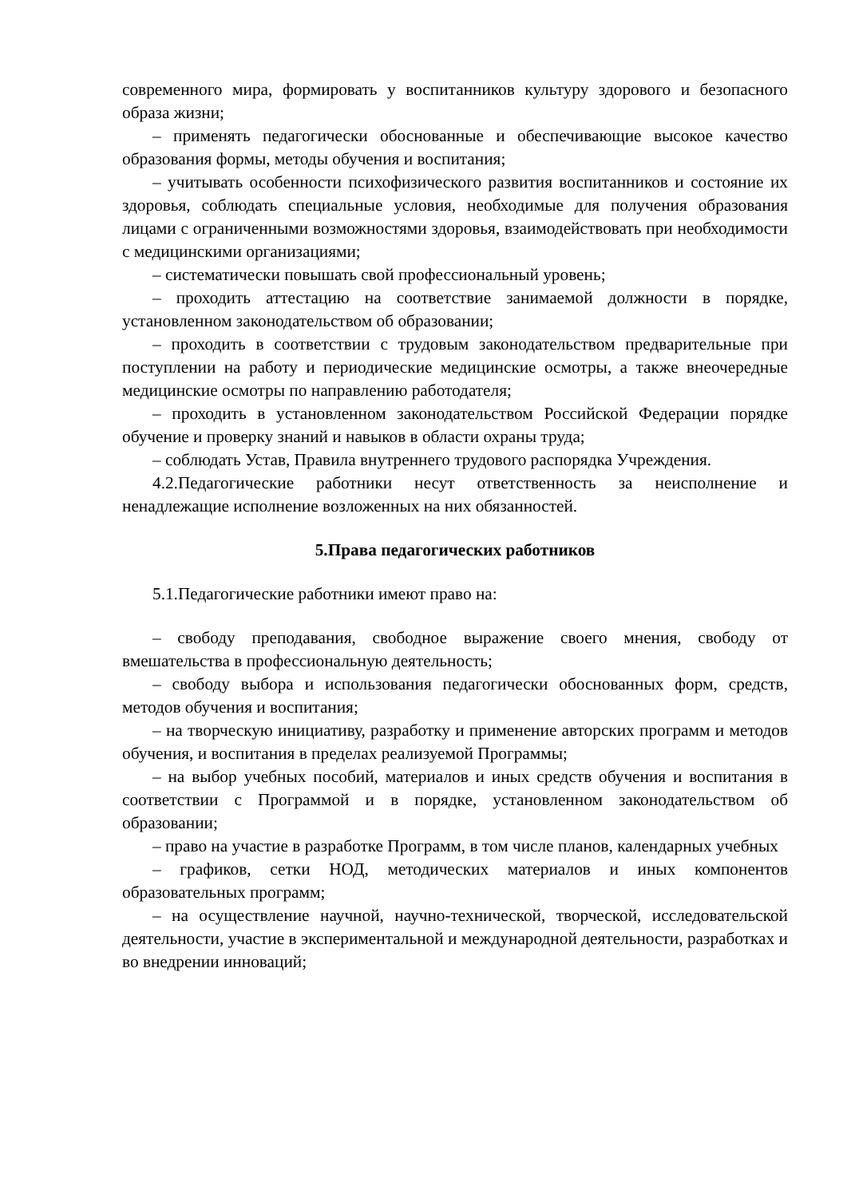современного мира, формировать у воспитанников культуру здорового и безопасного образа жизни;
– применять педагогически обоснованные и обеспечивающие высокое качество образования формы, методы обучения и воспитания;
– учитывать особенности психофизического развития воспитанников и состояние их здоровья, соблюдать специальные условия, необходимые для получения образования лицами с ограниченными возможностями здоровья, взаимодействовать при необходимости с медицинскими организациями;
– систематически повышать свой профессиональный уровень;
– проходить аттестацию на соответствие занимаемой должности в порядке, установленном законодательством об образовании;
– проходить в соответствии с трудовым законодательством предварительные при поступлении на работу и периодические медицинские осмотры, а также внеочередные медицинские осмотры по направлению работодателя;
– проходить в установленном законодательством Российской Федерации порядке обучение и проверку знаний и навыков в области охраны труда;
– соблюдать Устав, Правила внутреннего трудового распорядка Учреждения.
4.2.Педагогические работники несут ответственность за неисполнение и ненадлежащие исполнение возложенных на них обязанностей.
5.Права педагогических работников
5.1.Педагогические работники имеют право на:
– свободу преподавания, свободное выражение своего мнения, свободу от вмешательства в профессиональную деятельность;
– свободу выбора и использования педагогически обоснованных форм, средств, методов обучения и воспитания;
– на творческую инициативу, разработку и применение авторских программ и методов обучения, и воспитания в пределах реализуемой Программы;
– на выбор учебных пособий, материалов и иных средств обучения и воспитания в соответствии с Программой и в порядке, установленном законодательством об образовании;
– право на участие в разработке Программ, в том числе планов, календарных учебных
– графиков, сетки НОД, методических материалов и иных компонентов образовательных программ;
– на осуществление научной, научно-технической, творческой, исследовательской деятельности, участие в экспериментальной и международной деятельности, разработках и во внедрении инноваций;